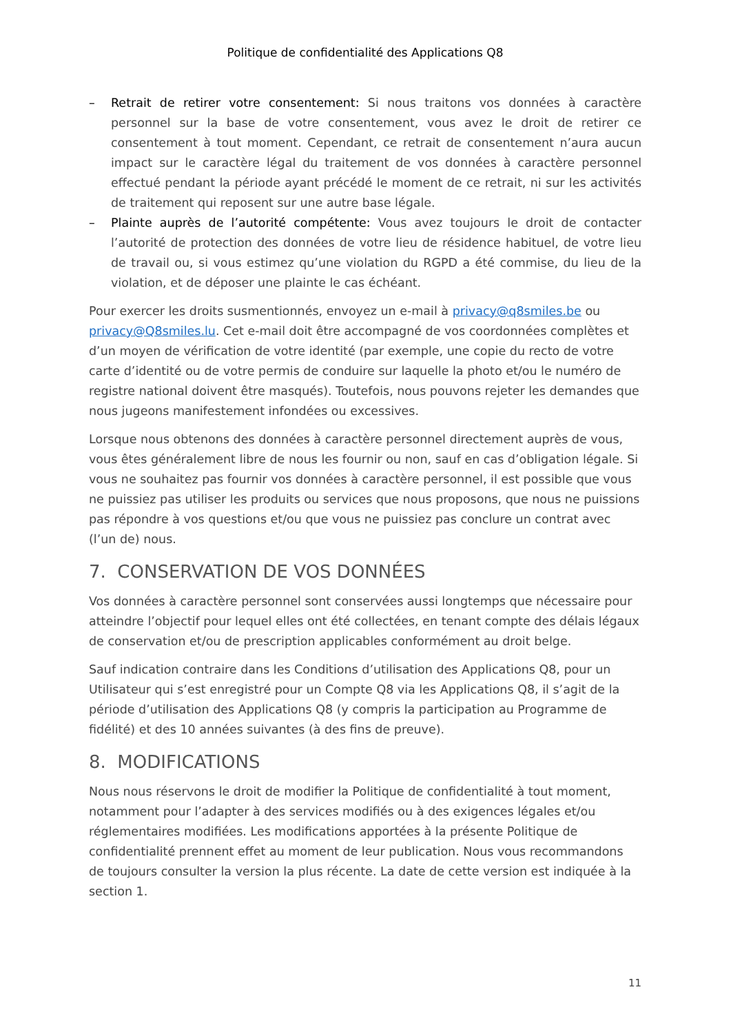Politique de confidentialité des Applications Q8
– Retrait de retirer votre consentement: Si nous traitons vos données à caractère personnel sur la base de votre consentement, vous avez le droit de retirer ce consentement à tout moment. Cependant, ce retrait de consentement n’aura aucun impact sur le caractère légal du traitement de vos données à caractère personnel effectué pendant la période ayant précédé le moment de ce retrait, ni sur les activités de traitement qui reposent sur une autre base légale.
– Plainte auprès de l’autorité compétente: Vous avez toujours le droit de contacter l’autorité de protection des données de votre lieu de résidence habituel, de votre lieu de travail ou, si vous estimez qu’une violation du RGPD a été commise, du lieu de la violation, et de déposer une plainte le cas échéant.
Pour exercer les droits susmentionnés, envoyez un e-mail à privacy@q8smiles.be ou privacy@Q8smiles.lu. Cet e-mail doit être accompagné de vos coordonnées complètes et d’un moyen de vérification de votre identité (par exemple, une copie du recto de votre carte d’identité ou de votre permis de conduire sur laquelle la photo et/ou le numéro de registre national doivent être masqués). Toutefois, nous pouvons rejeter les demandes que nous jugeons manifestement infondées ou excessives.
Lorsque nous obtenons des données à caractère personnel directement auprès de vous, vous êtes généralement libre de nous les fournir ou non, sauf en cas d’obligation légale. Si vous ne souhaitez pas fournir vos données à caractère personnel, il est possible que vous ne puissiez pas utiliser les produits ou services que nous proposons, que nous ne puissions pas répondre à vos questions et/ou que vous ne puissiez pas conclure un contrat avec (l’un de) nous.
7. CONSERVATION DE VOS DONNÉES
Vos données à caractère personnel sont conservées aussi longtemps que nécessaire pour atteindre l’objectif pour lequel elles ont été collectées, en tenant compte des délais légaux de conservation et/ou de prescription applicables conformément au droit belge.
Sauf indication contraire dans les Conditions d’utilisation des Applications Q8, pour un Utilisateur qui s’est enregistré pour un Compte Q8 via les Applications Q8, il s’agit de la période d’utilisation des Applications Q8 (y compris la participation au Programme de fidélité) et des 10 années suivantes (à des fins de preuve).
8. MODIFICATIONS
Nous nous réservons le droit de modifier la Politique de confidentialité à tout moment, notamment pour l’adapter à des services modifiés ou à des exigences légales et/ou réglementaires modifiées. Les modifications apportées à la présente Politique de confidentialité prennent effet au moment de leur publication. Nous vous recommandons de toujours consulter la version la plus récente. La date de cette version est indiquée à la section 1.
11